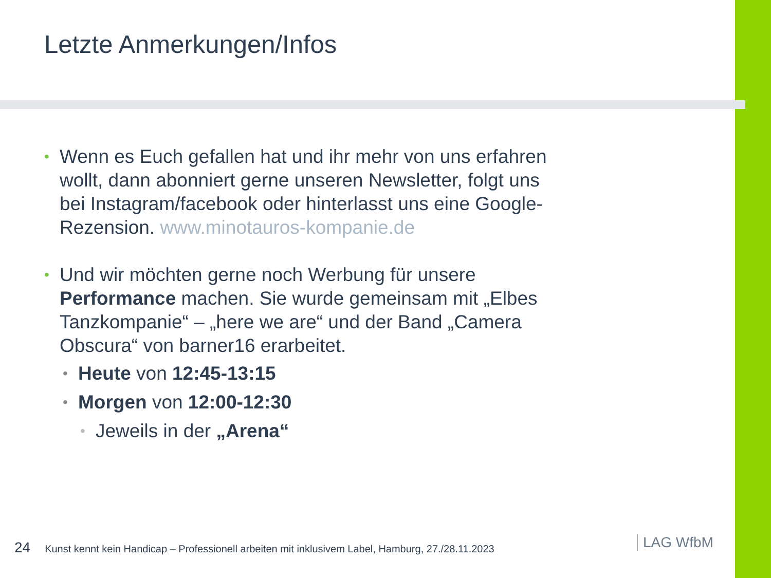Letzte Anmerkungen/Infos
• Wenn es Euch gefallen hat und ihr mehr von uns erfahren wollt, dann abonniert gerne unseren Newsletter, folgt uns bei Instagram/facebook oder hinterlasst uns eine Google-Rezension. www.minotauros-kompanie.de
• Und wir möchten gerne noch Werbung für unsere Performance machen. Sie wurde gemeinsam mit „Elbes Tanzkompanie“ – „here we are“ und der Band „Camera Obscura“ von barner16 erarbeitet.
• Heute von 12:45-13:15
• Morgen von 12:00-12:30
• Jeweils in der „Arena“
24 Kunst kennt kein Handicap – Professionell arbeiten mit inklusivem Label, Hamburg, 27./28.11.2023
LAG WfbM